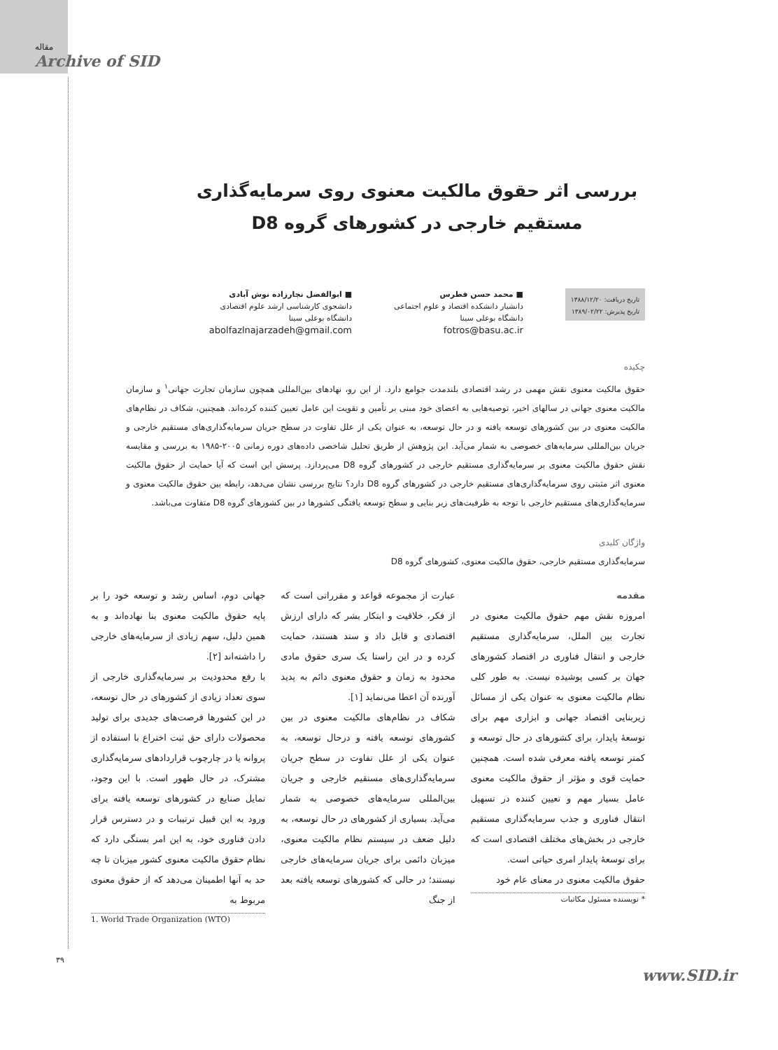مقاله
Archive of SID
بررسی اثر حقوق مالکیت معنوی روی سرمایه‌گذاری مستقیم خارجی در کشورهای گروه D8
تاریخ دریافت: ۱۳۸۸/۱۲/۲۰
تاریخ پذیرش: ۱۳۸۹/۰۲/۲۲
■ محمد حسن فطرس
دانشیار دانشکده اقتصاد و علوم اجتماعی
دانشگاه بوعلی سینا
fotros@basu.ac.ir
■ ابوالفضل نجارزاده نوش آبادی
دانشجوی کارشناسی ارشد علوم اقتصادی
دانشگاه بوعلی سینا
abolfazlnajarzadeh@gmail.com
چکیده
حقوق مالکیت معنوی نقش مهمی در رشد اقتصادی بلندمدت جوامع دارد. از این رو، نهادهای بین‌المللی همچون سازمان تجارت جهانی<sup>۱</sup> و سازمان مالکیت معنوی جهانی در سالهای اخیر، توصیه‌هایی به اعضای خود مبنی بر تأمین و تقویت این عامل تعیین کننده کرده‌اند. همچنین، شکاف در نظام‌های مالکیت معنوی در بین کشورهای توسعه یافته و در حال توسعه، به عنوان یکی از علل تفاوت در سطح جریان سرمایه‌گذاری‌های مستقیم خارجی و جریان بین‌المللی سرمایه‌های خصوصی به شمار می‌آید. این پژوهش از طریق تحلیل شاخصی داده‌های دوره زمانی ۲۰۰۵-۱۹۸۵ به بررسی و مقایسه نقش حقوق مالکیت معنوی بر سرمایه‌گذاری مستقیم خارجی در کشورهای گروه D8 می‌پردازد. پرسش این است که آیا حمایت از حقوق مالکیت معنوی اثر مثبتی روی سرمایه‌گذاری‌های مستقیم خارجی در کشورهای گروه D8 دارد؟ نتایج بررسی نشان می‌دهد، رابطه بین حقوق مالکیت معنوی و سرمایه‌گذاری‌های مستقیم خارجی با توجه به ظرفیت‌های زیر بنایی و سطح توسعه یافتگی کشورها در بین کشورهای گروه D8 متفاوت می‌باشد.
واژگان کلیدی
سرمایه‌گذاری مستقیم خارجی، حقوق مالکیت معنوی، کشورهای گروه D8
مقدمه
امروزه نقش مهم حقوق مالکیت معنوی در تجارت بین الملل، سرمایه‌گذاری مستقیم خارجی و انتقال فناوری در اقتصاد کشورهای جهان بر کسی پوشیده نیست. به طور کلی نظام مالکیت معنوی به عنوان یکی از مسائل زیربنایی اقتصاد جهانی و ابزاری مهم برای توسعهٔ پایدار، برای کشورهای در حال توسعه و کمتر توسعه یافته معرفی شده است. همچنین حمایت قوی و مؤثر از حقوق مالکیت معنوی عامل بسیار مهم و تعیین کننده در تسهیل انتقال فناوری و جذب سرمایه‌گذاری مستقیم خارجی در بخش‌های مختلف اقتصادی است که برای توسعهٔ پایدار امری حیاتی است.
حقوق مالکیت معنوی در معنای عام خود
* نویسنده مسئول مکاتبات
عبارت از مجموعه قواعد و مقرراتی است که از فکر، خلاقیت و ابتکار بشر که دارای ارزش اقتصادی و قابل داد و ستد هستند، حمایت کرده و در این راستا یک سری حقوق مادی محدود به زمان و حقوق معنوی دائم به پدید آورنده آن اعطا می‌نماید [۱].
شکاف در نظام‌های مالکیت معنوی در بین کشورهای توسعه یافته و درحال توسعه، به عنوان یکی از علل تفاوت در سطح جریان سرمایه‌گذاری‌های مستقیم خارجی و جریان بین‌المللی سرمایه‌های خصوصی به شمار می‌آید. بسیاری از کشورهای در حال توسعه، به دلیل ضعف در سیستم نظام مالکیت معنوی، میزبان دائمی برای جریان سرمایه‌های خارجی نیستند؛ در حالی که کشورهای توسعه یافته بعد از جنگ
جهانی دوم، اساس رشد و توسعه خود را بر پایه حقوق مالکیت معنوی بنا نهاده‌اند و به همین دلیل، سهم زیادی از سرمایه‌های خارجی را داشته‌اند [۲].
با رفع محدودیت بر سرمایه‌گذاری خارجی از سوی تعداد زیادی از کشورهای در حال توسعه، در این کشورها فرصت‌های جدیدی برای تولید محصولات دارای حق ثبت اختراع با استفاده از پروانه یا در چارچوب قراردادهای سرمایه‌گذاری مشترک، در حال ظهور است. با این وجود، تمایل صنایع در کشورهای توسعه یافته برای ورود به این قبیل ترتیبات و در دسترس قرار دادن فناوری خود، به این امر بستگی دارد که نظام حقوق مالکیت معنوی کشور میزبان تا چه حد به آنها اطمینان می‌دهد که از حقوق معنوی مربوط به
1. World Trade Organization (WTO)
۳۹
www.SID.ir